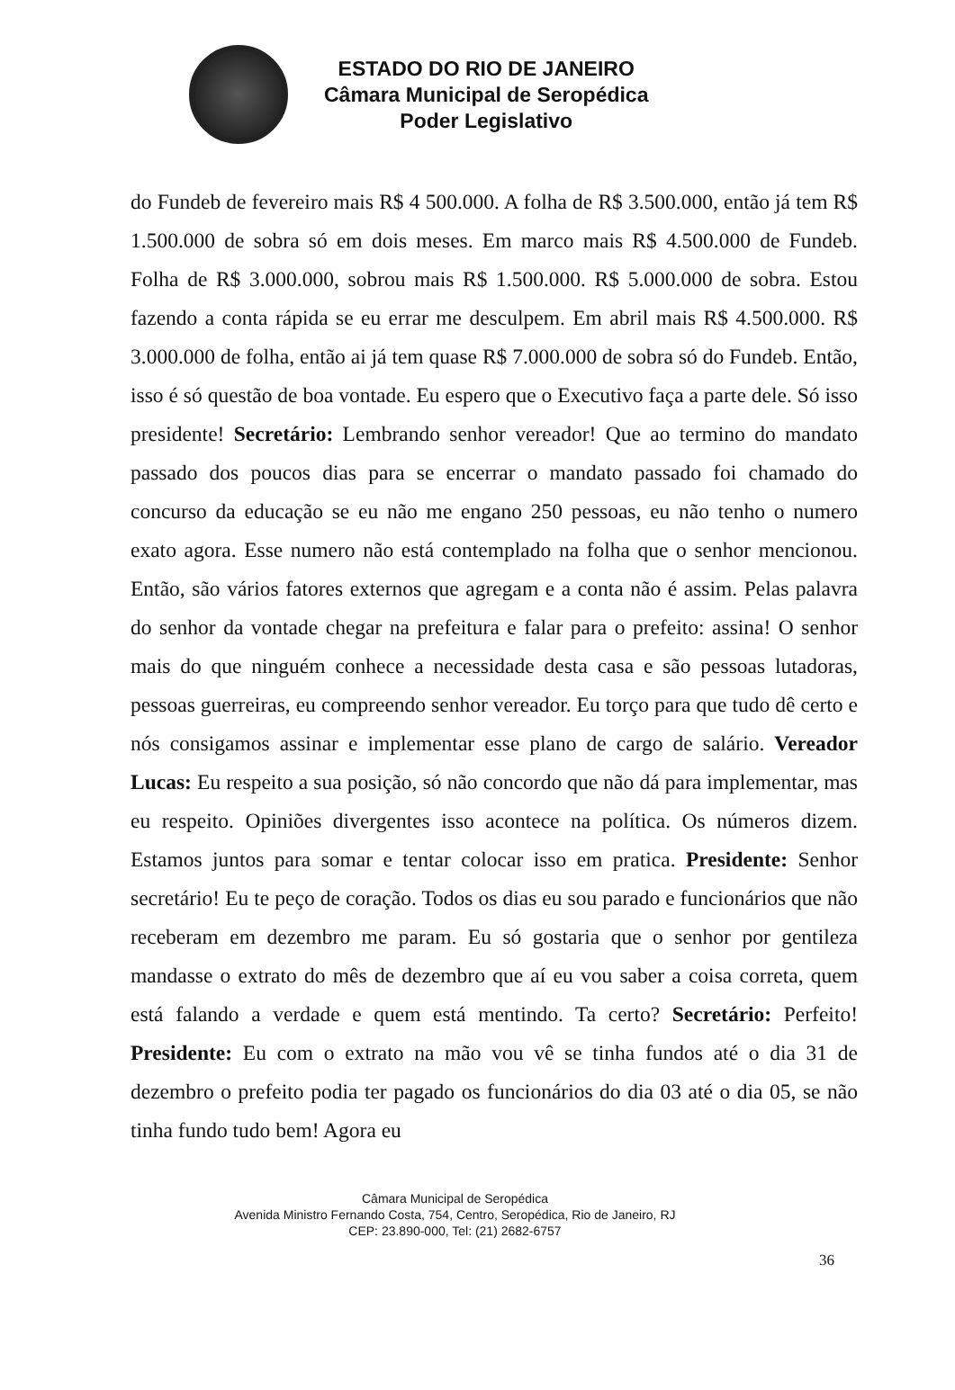ESTADO DO RIO DE JANEIRO
Câmara Municipal de Seropédica
Poder Legislativo
do Fundeb de fevereiro mais R$ 4 500.000. A folha de R$ 3.500.000, então já tem R$ 1.500.000 de sobra só em dois meses. Em marco mais R$ 4.500.000 de Fundeb. Folha de R$ 3.000.000, sobrou mais R$ 1.500.000. R$ 5.000.000 de sobra. Estou fazendo a conta rápida se eu errar me desculpem. Em abril mais R$ 4.500.000. R$ 3.000.000 de folha, então ai já tem quase R$ 7.000.000 de sobra só do Fundeb. Então, isso é só questão de boa vontade. Eu espero que o Executivo faça a parte dele. Só isso presidente! Secretário: Lembrando senhor vereador! Que ao termino do mandato passado dos poucos dias para se encerrar o mandato passado foi chamado do concurso da educação se eu não me engano 250 pessoas, eu não tenho o numero exato agora. Esse numero não está contemplado na folha que o senhor mencionou. Então, são vários fatores externos que agregam e a conta não é assim. Pelas palavra do senhor da vontade chegar na prefeitura e falar para o prefeito: assina! O senhor mais do que ninguém conhece a necessidade desta casa e são pessoas lutadoras, pessoas guerreiras, eu compreendo senhor vereador. Eu torço para que tudo dê certo e nós consigamos assinar e implementar esse plano de cargo de salário. Vereador Lucas: Eu respeito a sua posição, só não concordo que não dá para implementar, mas eu respeito. Opiniões divergentes isso acontece na política. Os números dizem. Estamos juntos para somar e tentar colocar isso em pratica. Presidente: Senhor secretário! Eu te peço de coração. Todos os dias eu sou parado e funcionários que não receberam em dezembro me param. Eu só gostaria que o senhor por gentileza mandasse o extrato do mês de dezembro que aí eu vou saber a coisa correta, quem está falando a verdade e quem está mentindo. Ta certo? Secretário: Perfeito! Presidente: Eu com o extrato na mão vou vê se tinha fundos até o dia 31 de dezembro o prefeito podia ter pagado os funcionários do dia 03 até o dia 05, se não tinha fundo tudo bem! Agora eu
Câmara Municipal de Seropédica
Avenida Ministro Fernando Costa, 754, Centro, Seropédica, Rio de Janeiro, RJ
CEP: 23.890-000, Tel: (21) 2682-6757
36